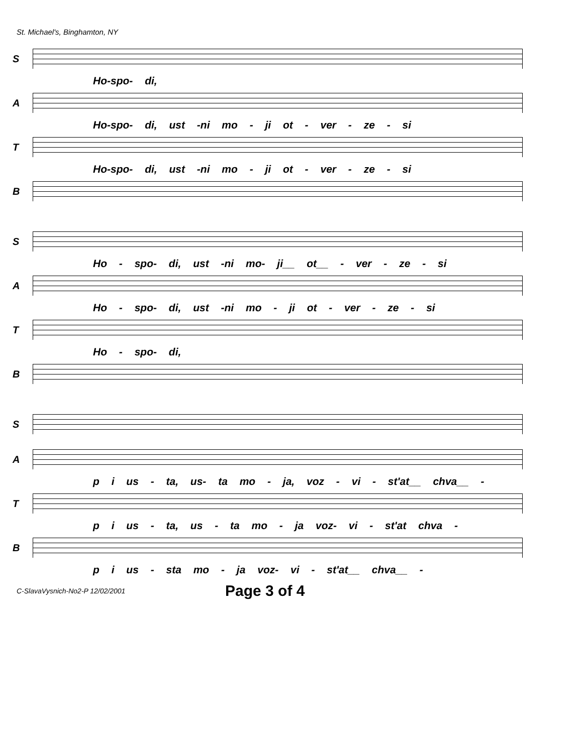St. Michael's, Binghamton, NY
S
Ho-spo- di,
A
Ho-spo- di, ust -ni mo - ji ot - ver - ze - si
T
Ho-spo- di, ust -ni mo - ji ot - ver - ze - si
B
S
Ho - spo- di, ust -ni mo- ji__ ot__ - ver - ze - si
A
Ho - spo- di, ust -ni mo - ji ot - ver - ze - si
T
Ho - spo- di,
B
S
A
p i us - ta, us- ta mo - ja, voz - vi - st'at__ chva__ -
T
p i us - ta, us - ta mo - ja voz- vi - st'at chva -
B
p i us - sta mo - ja voz- vi - st'at__ chva__ -
C-SlavaVysnich-No2-P 12/02/2001 Page 3 of 4